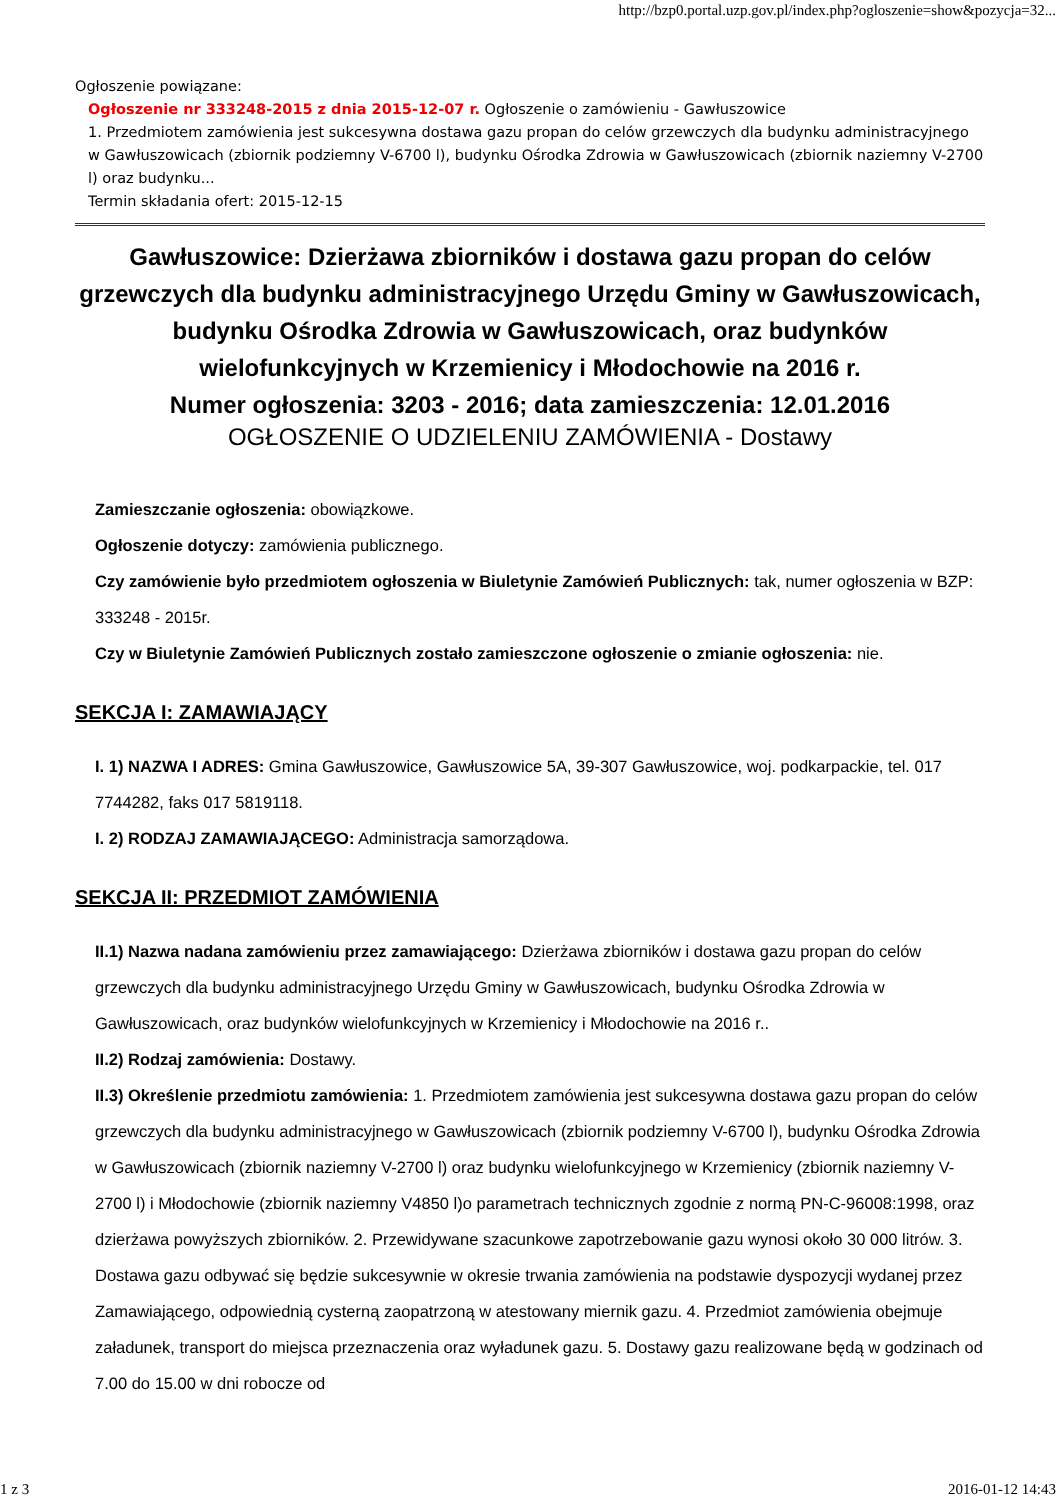http://bzp0.portal.uzp.gov.pl/index.php?ogloszenie=show&pozycja=32...
Ogłoszenie powiązane:
Ogłoszenie nr 333248-2015 z dnia 2015-12-07 r. Ogłoszenie o zamówieniu - Gawłuszowice
1. Przedmiotem zamówienia jest sukcesywna dostawa gazu propan do celów grzewczych dla budynku administracyjnego w Gawłuszowicach (zbiornik podziemny V-6700 l), budynku Ośrodka Zdrowia w Gawłuszowicach (zbiornik naziemny V-2700 l) oraz budynku...
Termin składania ofert: 2015-12-15
Gawłuszowice: Dzierżawa zbiorników i dostawa gazu propan do celów grzewczych dla budynku administracyjnego Urzędu Gminy w Gawłuszowicach, budynku Ośrodka Zdrowia w Gawłuszowicach, oraz budynków wielofunkcyjnych w Krzemienicy i Młodochowie na 2016 r.
Numer ogłoszenia: 3203 - 2016; data zamieszczenia: 12.01.2016
OGŁOSZENIE O UDZIELENIU ZAMÓWIENIA - Dostawy
Zamieszczanie ogłoszenia: obowiązkowe.
Ogłoszenie dotyczy: zamówienia publicznego.
Czy zamówienie było przedmiotem ogłoszenia w Biuletynie Zamówień Publicznych: tak, numer ogłoszenia w BZP: 333248 - 2015r.
Czy w Biuletynie Zamówień Publicznych zostało zamieszczone ogłoszenie o zmianie ogłoszenia: nie.
SEKCJA I: ZAMAWIAJĄCY
I. 1) NAZWA I ADRES: Gmina Gawłuszowice, Gawłuszowice 5A, 39-307 Gawłuszowice, woj. podkarpackie, tel. 017 7744282, faks 017 5819118.
I. 2) RODZAJ ZAMAWIAJĄCEGO: Administracja samorządowa.
SEKCJA II: PRZEDMIOT ZAMÓWIENIA
II.1) Nazwa nadana zamówieniu przez zamawiającego: Dzierżawa zbiorników i dostawa gazu propan do celów grzewczych dla budynku administracyjnego Urzędu Gminy w Gawłuszowicach, budynku Ośrodka Zdrowia w Gawłuszowicach, oraz budynków wielofunkcyjnych w Krzemienicy i Młodochowie na 2016 r..
II.2) Rodzaj zamówienia: Dostawy.
II.3) Określenie przedmiotu zamówienia: 1. Przedmiotem zamówienia jest sukcesywna dostawa gazu propan do celów grzewczych dla budynku administracyjnego w Gawłuszowicach (zbiornik podziemny V-6700 l), budynku Ośrodka Zdrowia w Gawłuszowicach (zbiornik naziemny V-2700 l) oraz budynku wielofunkcyjnego w Krzemienicy (zbiornik naziemny V-2700 l) i Młodochowie (zbiornik naziemny V4850 l)o parametrach technicznych zgodnie z normą PN-C-96008:1998, oraz dzierżawa powyższych zbiorników. 2. Przewidywane szacunkowe zapotrzebowanie gazu wynosi około 30 000 litrów. 3. Dostawa gazu odbywać się będzie sukcesywnie w okresie trwania zamówienia na podstawie dyspozycji wydanej przez Zamawiającego, odpowiednią cysterną zaopatrzoną w atestowany miernik gazu. 4. Przedmiot zamówienia obejmuje załadunek, transport do miejsca przeznaczenia oraz wyładunek gazu. 5. Dostawy gazu realizowane będą w godzinach od 7.00 do 15.00 w dni robocze od
1 z 3 2016-01-12 14:43